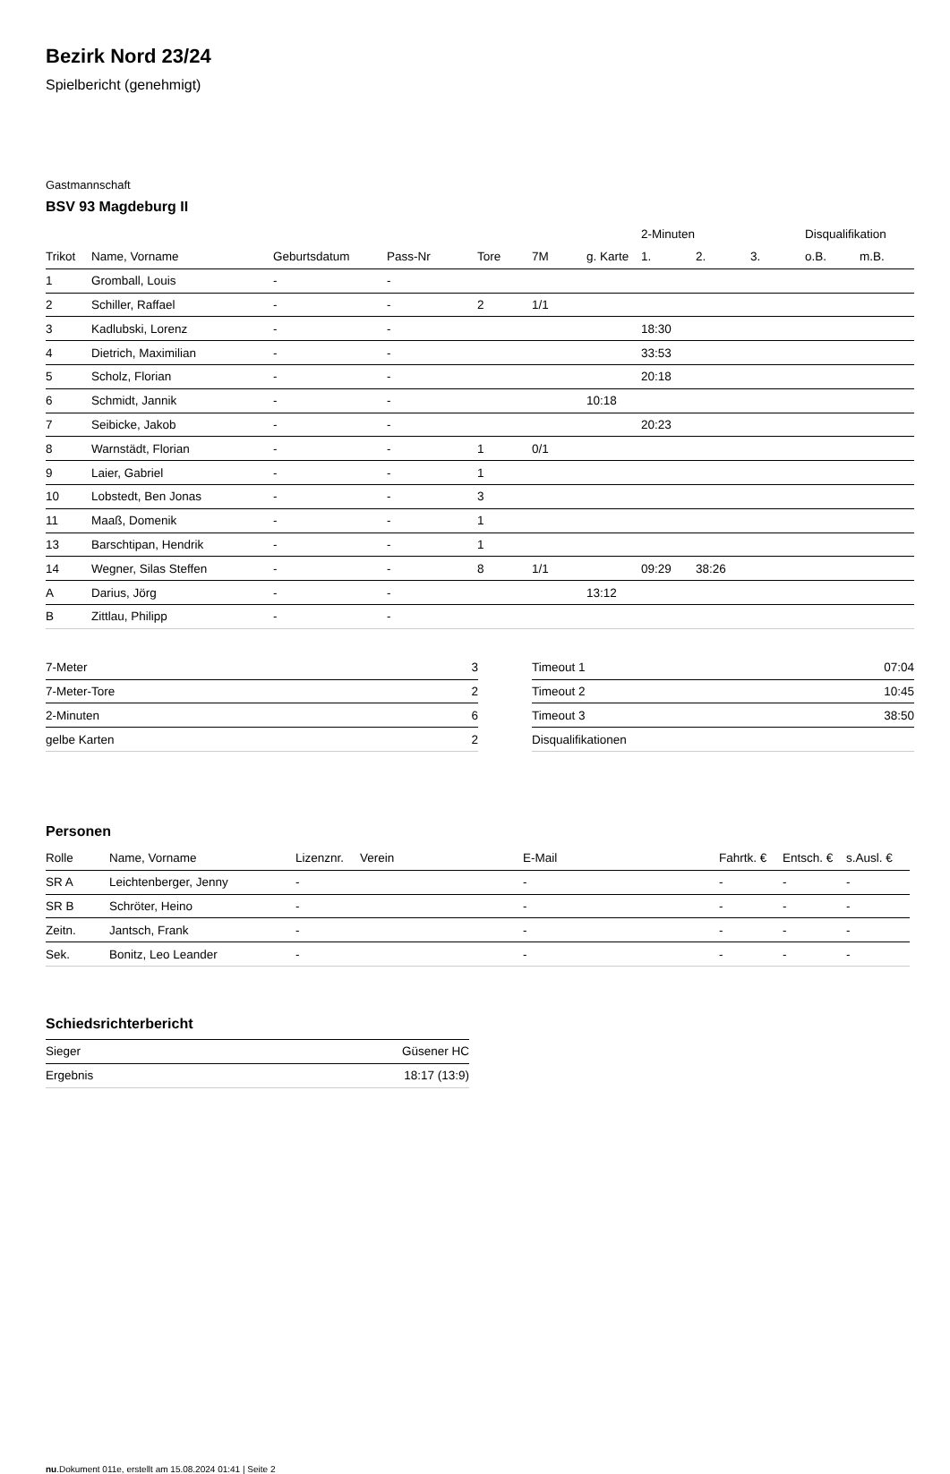Bezirk Nord 23/24
Spielbericht (genehmigt)
Gastmannschaft
BSV 93 Magdeburg II
| | | | | | | | 2-Minuten | | | Disqualifikation | |
| --- | --- | --- | --- | --- | --- | --- | --- | --- | --- | --- | --- |
| Trikot | Name, Vorname | Geburtsdatum | Pass-Nr | Tore | 7M | g. Karte | 1. | 2. | 3. | o.B. | m.B. |
| 1 | Gromball, Louis | - | - | | | | | | | | |
| 2 | Schiller, Raffael | - | - | 2 | 1/1 | | | | | | |
| 3 | Kadlubski, Lorenz | - | - | | | | 18:30 | | | | |
| 4 | Dietrich, Maximilian | - | - | | | | 33:53 | | | | |
| 5 | Scholz, Florian | - | - | | | | 20:18 | | | | |
| 6 | Schmidt, Jannik | - | - | | | 10:18 | | | | | |
| 7 | Seibicke, Jakob | - | - | | | | 20:23 | | | | |
| 8 | Warnstädt, Florian | - | - | 1 | 0/1 | | | | | | |
| 9 | Laier, Gabriel | - | - | 1 | | | | | | | |
| 10 | Lobstedt, Ben Jonas | - | - | 3 | | | | | | | |
| 11 | Maaß, Domenik | - | - | 1 | | | | | | | |
| 13 | Barschtipan, Hendrik | - | - | 1 | | | | | | | |
| 14 | Wegner, Silas Steffen | - | - | 8 | 1/1 | | 09:29 | 38:26 | | | |
| A | Darius, Jörg | - | - | | | 13:12 | | | | | |
| B | Zittlau, Philipp | - | - | | | | | | | | |
| 7-Meter | 3 |
| 7-Meter-Tore | 2 |
| 2-Minuten | 6 |
| gelbe Karten | 2 |
| Timeout 1 | 07:04 |
| Timeout 2 | 10:45 |
| Timeout 3 | 38:50 |
| Disqualifikationen | |
Personen
| Rolle | Name, Vorname | Lizenznr. | Verein | E-Mail | Fahrtk. € | Entsch. € | s.Ausl. € |
| --- | --- | --- | --- | --- | --- | --- | --- |
| SR A | Leichtenberger, Jenny | - | | - | - | - | - |
| SR B | Schröter, Heino | - | | - | - | - | - |
| Zeitn. | Jantsch, Frank | - | | - | - | - | - |
| Sek. | Bonitz, Leo Leander | - | | - | - | - | - |
Schiedsrichterbericht
| Sieger | Güsener HC |
| Ergebnis | 18:17 (13:9) |
nu.Dokument 011e, erstellt am 15.08.2024 01:41 | Seite 2